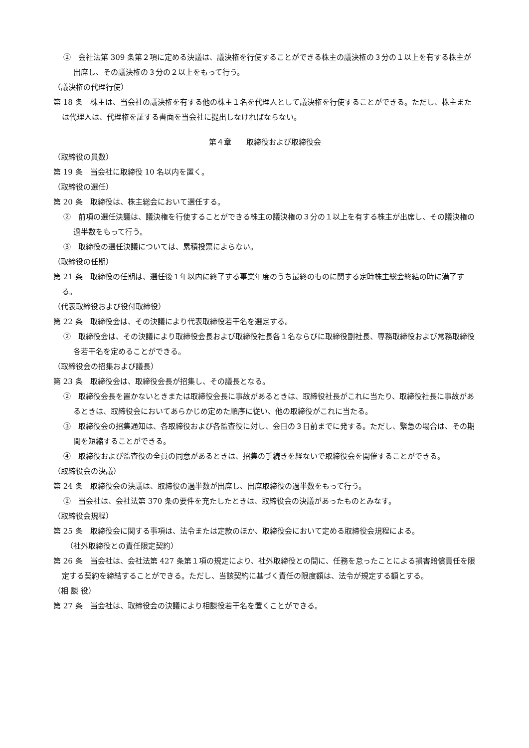②　会社法第 309 条第２項に定める決議は、議決権を行使することができる株主の議決権の３分の１以上を有する株主が出席し、その議決権の３分の２以上をもって行う。
（議決権の代理行使）
第 18 条　株主は、当会社の議決権を有する他の株主１名を代理人として議決権を行使することができる。ただし、株主または代理人は、代理権を証する書面を当会社に提出しなければならない。
第４章　　取締役および取締役会
（取締役の員数）
第 19 条　当会社に取締役 10 名以内を置く。
（取締役の選任）
第 20 条　取締役は、株主総会において選任する。
②　前項の選任決議は、議決権を行使することができる株主の議決権の３分の１以上を有する株主が出席し、その議決権の過半数をもって行う。
③　取締役の選任決議については、累積投票によらない。
（取締役の任期）
第 21 条　取締役の任期は、選任後１年以内に終了する事業年度のうち最終のものに関する定時株主総会終結の時に満了する。
（代表取締役および役付取締役）
第 22 条　取締役会は、その決議により代表取締役若干名を選定する。
②　取締役会は、その決議により取締役会長および取締役社長各１名ならびに取締役副社長、専務取締役および常務取締役各若干名を定めることができる。
（取締役会の招集および議長）
第 23 条　取締役会は、取締役会長が招集し、その議長となる。
②　取締役会長を置かないときまたは取締役会長に事故があるときは、取締役社長がこれに当たり、取締役社長に事故があるときは、取締役会においてあらかじめ定めた順序に従い、他の取締役がこれに当たる。
③　取締役会の招集通知は、各取締役および各監査役に対し、会日の３日前までに発する。ただし、緊急の場合は、その期間を短縮することができる。
④　取締役および監査役の全員の同意があるときは、招集の手続きを経ないで取締役会を開催することができる。
（取締役会の決議）
第 24 条　取締役会の決議は、取締役の過半数が出席し、出席取締役の過半数をもって行う。
②　当会社は、会社法第 370 条の要件を充たしたときは、取締役会の決議があったものとみなす。
（取締役会規程）
第 25 条　取締役会に関する事項は、法令または定款のほか、取締役会において定める取締役会規程による。
（社外取締役との責任限定契約）
第 26 条　当会社は、会社法第 427 条第１項の規定により、社外取締役との間に、任務を怠ったことによる損害賠償責任を限定する契約を締結することができる。ただし、当該契約に基づく責任の限度額は、法令が規定する額とする。
（相 談 役）
第 27 条　当会社は、取締役会の決議により相談役若干名を置くことができる。